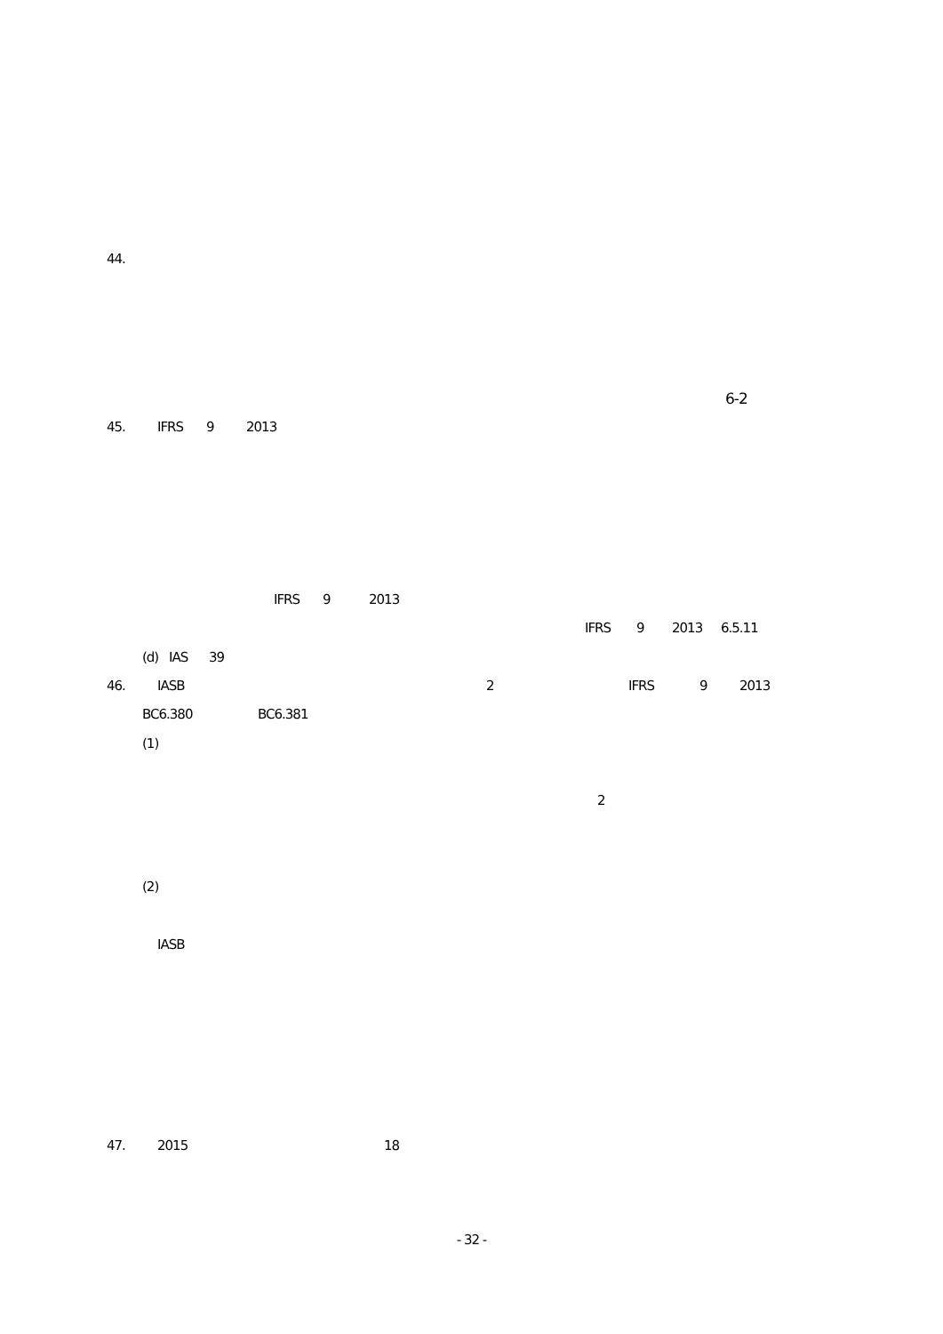44.
6-2
45. IFRS 9 2013
IFRS 9 2013
IFRS 9 2013 6.5.11
(d) IAS 39
46. IASB 2 IFRS 9 2013
BC6.380 BC6.381
(1)
2
(2)
IASB
47. 2015 18
- 32 -